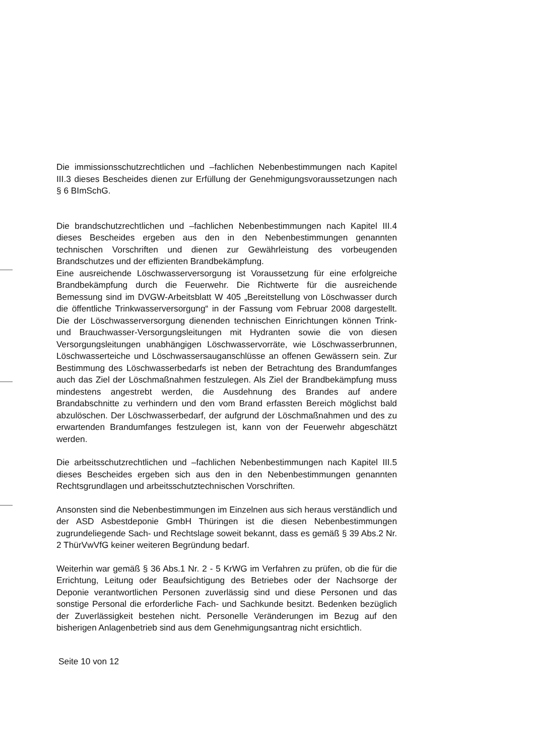Die immissionsschutzrechtlichen und –fachlichen Nebenbestimmungen nach Kapitel III.3 dieses Bescheides dienen zur Erfüllung der Genehmigungsvoraussetzungen nach § 6 BImSchG.
Die brandschutzrechtlichen und –fachlichen Nebenbestimmungen nach Kapitel III.4 dieses Bescheides ergeben aus den in den Nebenbestimmungen genannten technischen Vorschriften und dienen zur Gewährleistung des vorbeugenden Brandschutzes und der effizienten Brandbekämpfung.
Eine ausreichende Löschwasserversorgung ist Voraussetzung für eine erfolgreiche Brandbekämpfung durch die Feuerwehr. Die Richtwerte für die ausreichende Bemessung sind im DVGW-Arbeitsblatt W 405 „Bereitstellung von Löschwasser durch die öffentliche Trinkwasserversorgung“ in der Fassung vom Februar 2008 dargestellt. Die der Löschwasserversorgung dienenden technischen Einrichtungen können Trink- und Brauchwasser-Versorgungsleitungen mit Hydranten sowie die von diesen Versorgungsleitungen unabhängigen Löschwasservorräte, wie Löschwasserbrunnen, Löschwasserteiche und Löschwassersauganschlüsse an offenen Gewässern sein. Zur Bestimmung des Löschwasserbedarfs ist neben der Betrachtung des Brandumfanges auch das Ziel der Löschmaßnahmen festzulegen. Als Ziel der Brandbekämpfung muss mindestens angestrebt werden, die Ausdehnung des Brandes auf andere Brandabschnitte zu verhindern und den vom Brand erfassten Bereich möglichst bald abzulöschen. Der Löschwasserbedarf, der aufgrund der Löschmaßnahmen und des zu erwartenden Brandumfanges festzulegen ist, kann von der Feuerwehr abgeschätzt werden.
Die arbeitsschutzrechtlichen und –fachlichen Nebenbestimmungen nach Kapitel III.5 dieses Bescheides ergeben sich aus den in den Nebenbestimmungen genannten Rechtsgrundlagen und arbeitsschutztechnischen Vorschriften.
Ansonsten sind die Nebenbestimmungen im Einzelnen aus sich heraus verständlich und der ASD Asbestdeponie GmbH Thüringen ist die diesen Nebenbestimmungen zugrundeliegende Sach- und Rechtslage soweit bekannt, dass es gemäß § 39 Abs.2 Nr. 2 ThürVwVfG keiner weiteren Begründung bedarf.
Weiterhin war gemäß § 36 Abs.1 Nr. 2 - 5 KrWG im Verfahren zu prüfen, ob die für die Errichtung, Leitung oder Beaufsichtigung des Betriebes oder der Nachsorge der Deponie verantwortlichen Personen zuverlässig sind und diese Personen und das sonstige Personal die erforderliche Fach- und Sachkunde besitzt. Bedenken bezüglich der Zuverlässigkeit bestehen nicht. Personelle Veränderungen im Bezug auf den bisherigen Anlagenbetrieb sind aus dem Genehmigungsantrag nicht ersichtlich.
Seite 10 von 12